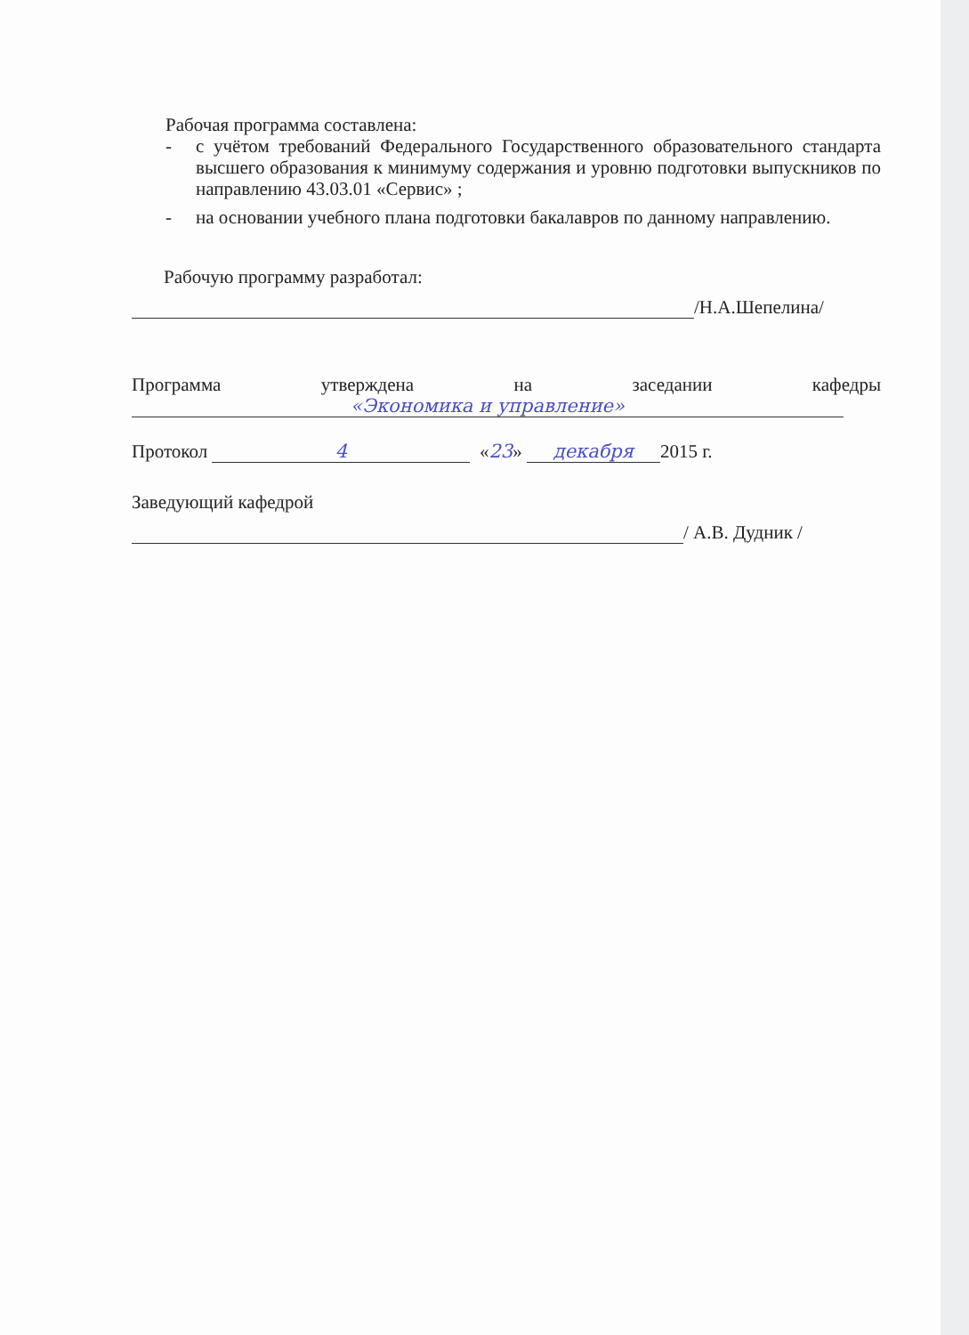Рабочая программа составлена:
-
с учётом требований Федерального Государственного образовательного стандарта высшего образования к минимуму содержания и уровню подготовки выпускников по направлению 43.03.01 «Сервис» ;
-
на основании учебного плана подготовки бакалавров по данному направлению.
Рабочую программу разработал:
/Н.А.Шепелина/
Программа утверждена на заседании кафедры
«Экономика и управление»
Протокол 4 «23» декабря 2015 г.
Заведующий кафедрой
/ А.В. Дудник /